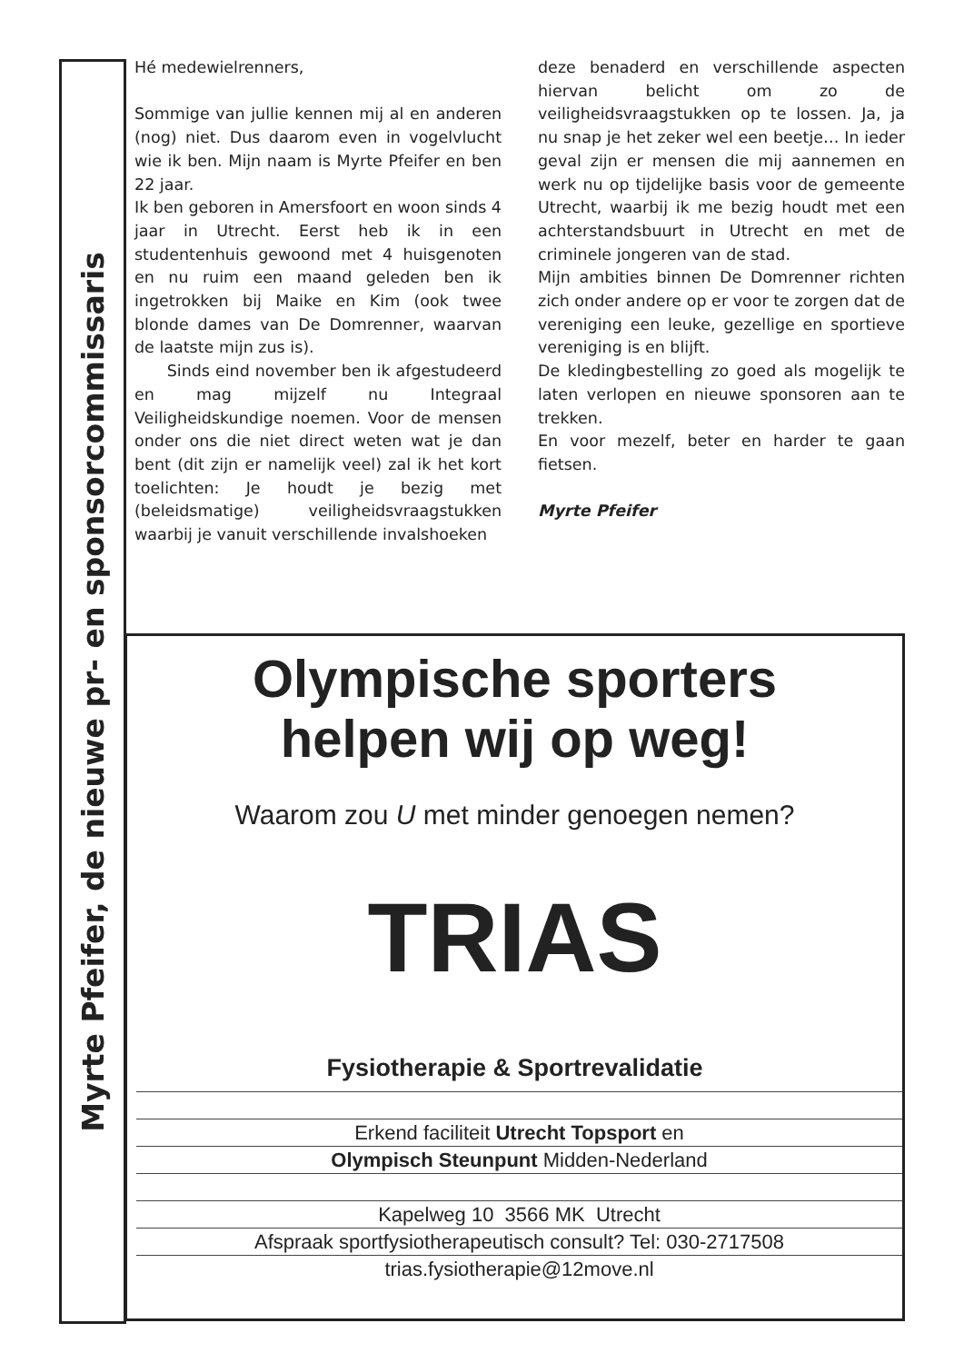Myrte Pfeifer, de nieuwe pr- en sponsorcommissaris
Hé medewielrenners,
Sommige van jullie kennen mij al en anderen (nog) niet. Dus daarom even in vogelvlucht wie ik ben. Mijn naam is Myrte Pfeifer en ben 22 jaar.
Ik ben geboren in Amersfoort en woon sinds 4 jaar in Utrecht. Eerst heb ik in een studentenhuis gewoond met 4 huisgenoten en nu ruim een maand geleden ben ik ingetrokken bij Maike en Kim (ook twee blonde dames van De Domrenner, waarvan de laatste mijn zus is).
Sinds eind november ben ik afgestudeerd en mag mijzelf nu Integraal Veiligheidskundige noemen. Voor de mensen onder ons die niet direct weten wat je dan bent (dit zijn er namelijk veel) zal ik het kort toelichten: Je houdt je bezig met (beleidsmatige) veiligheidsvraagstukken waarbij je vanuit verschillende invalshoeken
deze benaderd en verschillende aspecten hiervan belicht om zo de veiligheidsvraagstukken op te lossen. Ja, ja nu snap je het zeker wel een beetje… In ieder geval zijn er mensen die mij aannemen en werk nu op tijdelijke basis voor de gemeente Utrecht, waarbij ik me bezig houdt met een achterstandsbuurt in Utrecht en met de criminele jongeren van de stad.
Mijn ambities binnen De Domrenner richten zich onder andere op er voor te zorgen dat de vereniging een leuke, gezellige en sportieve vereniging is en blijft.
De kledingbestelling zo goed als mogelijk te laten verlopen en nieuwe sponsoren aan te trekken.
En voor mezelf, beter en harder te gaan fietsen.
Myrte Pfeifer
Olympische sporters
helpen wij op weg!
Waarom zou U met minder genoegen nemen?
TRIAS
Fysiotherapie & Sportrevalidatie
Erkend faciliteit Utrecht Topsport en
Olympisch Steunpunt Midden-Nederland
Kapelweg 10 3566 MK Utrecht
Afspraak sportfysiotherapeutisch consult? Tel: 030-2717508
trias.fysiotherapie@12move.nl